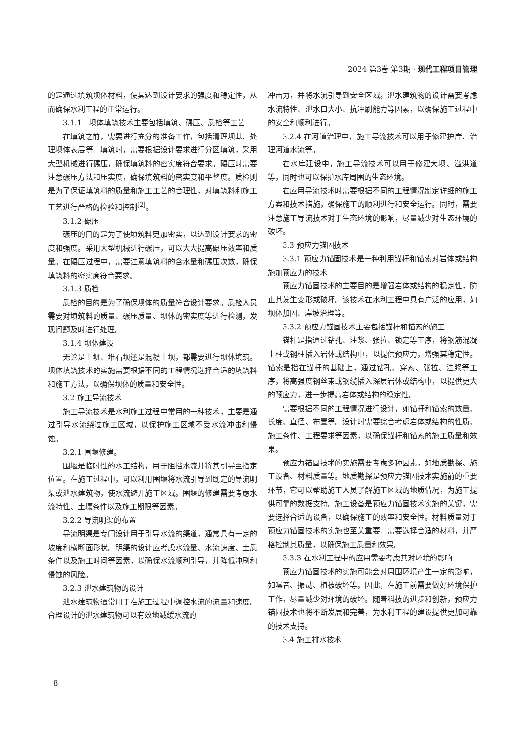2024 第3卷 第3期 · 现代工程项目管理
的是通过填筑坝体材料，使其达到设计要求的强度和稳定性，从而确保水利工程的正常运行。
3.1.1　坝体填筑技术主要包括填筑、碾压、质检等工艺
在填筑之前，需要进行充分的准备工作，包括清理坝基、处理坝体表层等。填筑时，需要根据设计要求进行分区填筑，采用大型机械进行碾压，确保填筑料的密实度符合要求。碾压时需要注意碾压方法和压实度，确保填筑料的密实度和平整度。质检则是为了保证填筑料的质量和施工工艺的合理性，对填筑料和施工工艺进行严格的检验和控制<sup>[2]</sup>。
3.1.2 碾压
碾压的目的是为了使填筑料更加密实，以达到设计要求的密度和强度。采用大型机械进行碾压，可以大大提高碾压效率和质量。在碾压过程中，需要注意填筑料的含水量和碾压次数，确保填筑料的密实度符合要求。
3.1.3 质检
质检的目的是为了确保坝体的质量符合设计要求。质检人员需要对填筑料的质量、碾压质量、坝体的密实度等进行检测，发现问题及时进行处理。
3.1.4 坝体建设
无论是土坝、堆石坝还是混凝土坝，都需要进行坝体填筑。坝体填筑技术的实施需要根据不同的工程情况选择合适的填筑料和施工方法，以确保坝体的质量和安全性。
3.2 施工导流技术
施工导流技术是水利施工过程中常用的一种技术，主要是通过引导水流绕过施工区域，以保护施工区域不受水流冲击和侵蚀。
3.2.1 围堰修建。
围堰是临时性的水工结构，用于阻挡水流并将其引导至指定位置。在施工过程中，可以利用围堰将水流引导到既定的导流明渠或泄水建筑物，使水流避开施工区域。围堰的修建需要考虑水流特性、土壤条件以及施工期限等因素。
3.2.2 导流明渠的布置
导流明渠是专门设计用于引导水流的渠道，通常具有一定的坡度和横断面形状。明渠的设计应考虑水流量、水流速度、土质条件以及施工时间等因素，以确保水流顺利引导，并降低冲刷和侵蚀的风险。
3.2.3 泄水建筑物的设计
泄水建筑物通常用于在施工过程中调控水流的流量和速度。合理设计的泄水建筑物可以有效地减缓水流的
冲击力，并将水流引导到安全区域。泄水建筑物的设计需要考虑水流特性、泄水口大小、抗冲刷能力等因素，以确保施工过程中的安全和顺利进行。
3.2.4 在河道治理中，施工导流技术可以用于修建护岸、治理河道水流等。
在水库建设中，施工导流技术可以用于修建大坝、溢洪道等，同时也可以保护水库周围的生态环境。
在应用导流技术时需要根据不同的工程情况制定详细的施工方案和技术措施，确保施工的顺利进行和安全运行。同时，需要注意施工导流技术对于生态环境的影响，尽量减少对生态环境的破坏。
3.3 预应力锚固技术
3.3.1 预应力锚固技术是一种利用锚杆和锚索对岩体或结构施加预应力的技术
预应力锚固技术的主要目的是增强岩体或结构的稳定性，防止其发生变形或破坏。该技术在水利工程中具有广泛的应用，如坝体加固、岸坡治理等。
3.3.2 预应力锚固技术主要包括锚杆和锚索的施工
锚杆是指通过钻孔、注浆、张拉、锁定等工序，将钢筋混凝土柱或钢柱插入岩体或结构中，以提供预应力，增强其稳定性。锚索是指在锚杆的基础上，通过钻孔、穿索、张拉、注浆等工序，将高强度钢丝束或钢缆插入深层岩体或结构中，以提供更大的预应力，进一步提高岩体或结构的稳定性。
需要根据不同的工程情况进行设计，如锚杆和锚索的数量、长度、直径、布置等。设计时需要综合考虑岩体或结构的性质、施工条件、工程要求等因素，以确保锚杆和锚索的施工质量和效果。
预应力锚固技术的实施需要考虑多种因素，如地质勘探、施工设备、材料质量等。地质勘探是预应力锚固技术实施前的重要环节，它可以帮助施工人员了解施工区域的地质情况，为施工提供可靠的数据支持。施工设备是预应力锚固技术实施的关键，需要选择合适的设备，以确保施工的效率和安全性。材料质量对于预应力锚固技术的实施也至关重要，需要选择合适的材料，并严格控制其质量，以确保施工质量和效果。
3.3.3 在水利工程中的应用需要考虑其对环境的影响
预应力锚固技术的实施可能会对周围环境产生一定的影响，如噪音、振动、植被破坏等。因此，在施工前需要做好环境保护工作，尽量减少对环境的破坏。随着科技的进步和创新，预应力锚固技术也将不断发展和完善，为水利工程的建设提供更加可靠的技术支持。
3.4 施工排水技术
8